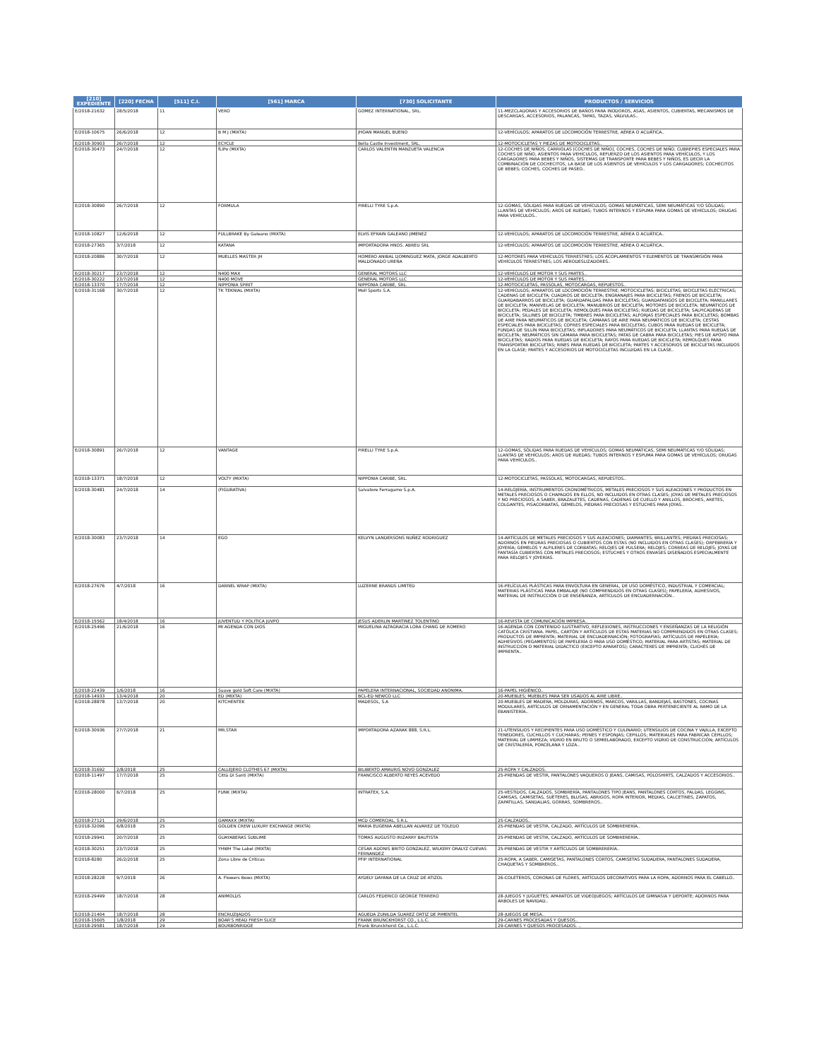| [210] EXPEDIENTE | [220] FECHA | [511] C.I. | [561] MARCA | [730] SOLICITANTE | PRODUCTOS / SERVICIOS |
| --- | --- | --- | --- | --- | --- |
| E/2018-21632 | 28/5/2018 | 11 | VERO | GOMEZ INTERNATIONAL, SRL. | 11-MEZCLADORAS Y ACCESORIOS DE BAÑOS PARA INODOROS, ASAS, ASIENTOS, CUBIERTAS, MECANISMOS DE DESCARGAS, ACCESORIOS, PALANCAS, TAPAS, TAZAS, VÁLVULAS.. |
| E/2018-10675 | 26/6/2018 | 12 | B M J (MIXTA) | JHOAN MANUEL BUENO | 12-VEHÍCULOS; APARATOS DE LOCOMOCIÓN TERRESTRE, AÉREA O ACUÁTICA.. |
| E/2018-30903 | 26/7/2018 | 12 | ECYCLE | Bella Castle Investment, SRL. | 12-MOTOCICLETAS Y PIEZAS DE MOTOCICLETAS.. |
| E/2018-30473 | 24/7/2018 | 12 | fLiPo (MIXTA) | CARLOS VALENTIN MANZUETA VALENCIA | 12-COCHES DE NIÑOS, CARRIOLAS [COCHES DE NIÑO], COCHES, COCHES DE NIÑO, CUBREPIES ESPECIALES PARA COCHES DE NIÑO, ASIENTOS PARA VEHÍCULOS, REFUERZO DE LOS ASIENTOS PARA VEHÍCULOS, Y LOS CARGADORES PARA BEBES Y NIÑOS, SISTEMAS DE TRANSPORTE PARA BEBES Y NIÑOS, ES DECIR LA COMBINACIÓN DE COCHECITOS, LA BASE DE LOS ASIENTOS DE VEHÍCULOS Y LOS CARGADORES; COCHECITOS DE BEBES; COCHES, COCHES DE PASEO.. |
| E/2018-30890 | 26/7/2018 | 12 | FORMULA | PIRELLI TYRE S.p.A. | 12-GOMAS, SÓLIDAS PARA RUEDAS DE VEHÍCULOS; GOMAS NEUMÁTICAS, SEMI NEUMÁTICAS Y/O SÓLIDAS; LLANTAS DE VEHÍCULOS; AROS DE RUEDAS; TUBOS INTERNOS Y ESPUMA PARA GOMAS DE VEHÍCULOS; ORUGAS PARA VEHÍCULOS.. |
| E/2018-10827 | 12/6/2018 | 12 | FULLBRAKE By Galeano (MIXTA) | ELVIS EFRAIN GALEANO JIMENEZ | 12-VEHÍCULOS; APARATOS DE LOCOMOCIÓN TERRESTRE, AÉREA O ACUÁTICA.. |
| E/2018-27365 | 3/7/2018 | 12 | KATANA | IMPORTADORA HNOS. ABREU SRL | 12-VEHÍCULOS; APARATOS DE LOCOMOCIÓN TERRESTRE, AÉREA O ACUÁTICA.. |
| E/2018-20886 | 30/7/2018 | 12 | MUELLES MASTER JH | HOMERO ANIBAL DOMINGUEZ MATA, JORGE ADALBERTO MALDONADO UREÑA | 12-MOTORES PARA VEHÍCULOS TERRESTRES; LOS ACOPLAMIENTOS Y ELEMENTOS DE TRANSMISIÓN PARA VEHÍCULOS TERRESTRES; LOS AERODESLIZADORES.. |
| E/2018-30217 | 23/7/2018 | 12 | N400 MAX | GENERAL MOTORS LLC | 12-VEHÍCULOS DE MOTOR Y SUS PARTES.. |
| E/2018-30222 | 23/7/2018 | 12 | N400 MOVE | GENERAL MOTORS LLC | 12-VEHÍCULOS DE MOTOR Y SUS PARTES.. |
| E/2018-13370 | 17/7/2018 | 12 | NIPPONIA SPIRIT | NIPPONIA CARIBE, SRL. | 12-MOTOCICLETAS, PASSOLAS, MOTOCARGAS, REPUESTOS.. |
| E/2018-31168 | 30/7/2018 | 12 | TK TEKNIAL (MIXTA) | Moll Sports S.A. | 12-VEHÍCULOS; APARATOS DE LOCOMOCIÓN TERRESTRE; MOTOCICLETAS; BICICLETAS; BICICLETAS ELÉCTRICAS; CADENAS DE BICICLETA; CUADROS DE BICICLETA; ENGRANAJES PARA BICICLETAS; FRENOS DE BICICLETA; GUARDABARROS DE BICICLETA; GUARDAFALDAS PARA BICICLETAS; GUARDAFANGOS DE BICICLETA; MANILLARES DE BICICLETA; MANIVELAS DE BICICLETA; MANUBRIOS DE BICICLETA; MOTORES DE BICICLETA; NEUMÁTICOS DE BICICLETA; PEDALES DE BICICLETA; REMOLQUES PARA BICICLETAS; RUEDAS DE BICICLETA; SALPICADERAS DE BICICLETA; SILLINES DE BICICLETA; TIMBRES PARA BICICLETAS; ALFORJAS ESPECIALES PARA BICICLETAS; BOMBAS DE AIRE PARA NEUMÁTICOS DE BICICLETA; CÁMARAS DE AIRE PARA NEUMÁTICOS DE BICICLETA; CESTAS ESPECIALES PARA BICICLETAS; COFRES ESPECIALES PARA BICICLETAS; CUBOS PARA RUEDAS DE BICICLETA; FUNDAS DE SILLÍN PARA BICICLETAS; INFLADORES PARA NEUMÁTICOS DE BICICLETA; LLANTAS PARA RUEDAS DE BICICLETA; NEUMÁTICOS SIN CÁMARA PARA BICICLETAS; PATAS DE CABRA PARA BICICLETAS; PIES DE APOYO PARA BICICLETAS; RADIOS PARA RUEDAS DE BICICLETA; RAYOS PARA RUEDAS DE BICICLETA; REMOLQUES PARA TRANSPORTAR BICICLETAS; RINES PARA RUEDAS DE BICICLETA; PARTES Y ACCESORIOS DE BICICLETAS INCLUIDOS EN LA CLASE; PARTES Y ACCESORIOS DE MOTOCICLETAS INCLUIDAS EN LA CLASE.. |
| E/2018-30891 | 26/7/2018 | 12 | VANTAGE | PIRELLI TYRE S.p.A. | 12-GOMAS, SÓLIDAS PARA RUEDAS DE VEHÍCULOS; GOMAS NEUMÁTICAS, SEMI NEUMÁTICAS Y/O SÓLIDAS; LLANTAS DE VEHÍCULOS; AROS DE RUEDAS; TUBOS INTERNOS Y ESPUMA PARA GOMAS DE VEHÍCULOS; ORUGAS PARA VEHÍCULOS.. |
| E/2018-13371 | 18/7/2018 | 12 | VOLTY (MIXTA) | NIPPONIA CARIBE, SRL. | 12-MOTOCICLETAS, PASSOLAS, MOTOCARGAS, REPUESTOS.. |
| E/2018-30481 | 24/7/2018 | 14 | (FIGURATIVA) | Salvatore Ferragamo S.p.A. | 14-RELOJERÍA, INSTRUMENTOS CRONOMÉTRICOS, METALES PRECIOSOS Y SUS ALEACIONES Y PRODUCTOS EN METALES PRECIOSOS O CHAPADOS EN ELLOS, NO INCLUIDOS EN OTRAS CLASES; JOYAS DE METALES PRECIOSOS Y NO PRECIOSOS, A SABER, BRAZALETES, CADENAS, CADENAS DE CUELLO Y ANILLOS, BROCHES, ARETES, COLGANTES, PISACORBATAS, GEMELOS, PIEDRAS PRECIOSAS Y ESTUCHES PARA JOYAS.. |
| E/2018-30083 | 23/7/2018 | 14 | EGO | KELVYN LANDERSONS NUÑEZ RODRIGUEZ | 14-ARTÍCULOS DE METALES PRECIOSOS Y SUS ALEACIONES; DIAMANTES; BRILLANTES; PIEDRAS PRECIOSAS; ADORNOS EN PIEDRAS PRECIOSAS O CUBIERTOS CON ESTAS (NO INCLUIDOS EN OTRAS CLASES); ORFEBRERÍA Y JOYERÍA; GEMELOS Y ALFILERES DE CORBATAS; RELOJES DE PULSERA; RELOJES; CORREAS DE RELOJES; JOYAS DE FANTASÍA CUBIERTAS CON METALES PRECIOSOS; ESTUCHES Y OTROS ENVASES DISEÑADOS ESPECIALMENTE PARA RELOJES Y JOYERÍAS. |
| E/2018-27676 | 4/7/2018 | 16 | DARNEL WRAP (MIXTA) | LUZERNE BRANDS LIMITED | 16-PELÍCULAS PLÁSTICAS PARA ENVOLTURA EN GENERAL, DE USO DOMÉSTICO, INDUSTRIAL Y COMERCIAL; MATERIAS PLÁSTICAS PARA EMBALAJE (NO COMPRENDIDOS EN OTRAS CLASES); PAPELERÍA, ADHESIVOS, MATERIAL DE INSTRUCCIÓN O DE ENSEÑANZA, ARTÍCULOS DE ENCUADERNACIÓN.. |
| E/2018-15562 | 18/4/2018 | 16 | JUVENTUD Y POLITICA JUVPO | JESUS ADERLIN MARTINEZ TOLENTINO | 16-REVISTA DE COMUNICACIÓN IMPRESA.. |
| E/2018-25496 | 21/6/2018 | 16 | MI AGENDA CON DIOS | MIGUELINA ALTAGRACIA LORA CHANG DE ROMERO | 16-AGENDA CON CONTENIDO ILUSTRATIVO, REFLEXIONES, INSTRUCCIONES Y ENSEÑANZAS DE LA RELIGIÓN CATÓLICA CRISTIANA. PAPEL, CARTÓN Y ARTÍCULOS DE ESTAS MATERIAS NO COMPRENDIDOS EN OTRAS CLASES; PRODUCTOS DE IMPRENTA; MATERIAL DE ENCUADERNACIÓN; FOTOGRAFÍAS; ARTÍCULOS DE PAPELERÍA; ADHESIVOS (PEGAMENTOS) DE PAPELERÍA O PARA USO DOMÉSTICO; MATERIAL PARA ARTISTAS; MATERIAL DE INSTRUCCIÓN O MATERIAL DIDÁCTICO (EXCEPTO APARATOS); CARACTERES DE IMPRENTA; CLICHÉS DE IMPRENTA.. |
| E/2018-22439 | 1/6/2018 | 16 | Suave gold Soft Care (MIXTA) | PAPELERA INTERNACIONAL, SOCIEDAD ANONIMA. | 16-PAPEL HIGIÉNICO.. |
| E/2018-14933 | 13/4/2018 | 20 | ED (MIXTA) | BCL-ED NEWCO LLC | 20-MUEBLES; MUEBLES PARA SER USADOS AL AIRE LIBRE.. |
| E/2018-28878 | 13/7/2018 | 20 | KITCHENTEK | MADESOL, S.A | 20-MUEBLES DE MADERA, MOLDURAS, ADORNOS, MARCOS, VARILLAS, BANDEJAS, BASTONES, COCINAS MODULARES, ARTÍCULOS DE ORNAMENTACIÓN Y EN GENERAL TODA OBRA PERTENECIENTE AL RAMO DE LA EBANISTERÍA.. |
| E/2018-30936 | 27/7/2018 | 21 | MR.STAR | IMPORTADORA AZARAK 888, S.R.L. | 21-UTENSILIOS Y RECIPIENTES PARA USO DOMÉSTICO Y CULINARIO; UTENSILIOS DE COCINA Y VAJILLA, EXCEPTO TENEDORES, CUCHILLOS Y CUCHARAS; PEINES Y ESPONJAS; CEPILLOS; MATERIALES PARA FABRICAR CEPILLOS; MATERIAL DE LIMPIEZA; VIDRIO EN BRUTO O SEMIELABORADO, EXCEPTO VIDRIO DE CONSTRUCCIÓN; ARTÍCULOS DE CRISTALERÍA, PORCELANA Y LOZA.. |
| E/2018-31692 | 2/8/2018 | 25 | CALLEJERO CLOTHES 67 (MIXTA) | BILIBERTO AMAURIS NOVO GONZALEZ | 25-ROPA Y CALZADOS. |
| E/2018-11497 | 17/7/2018 | 25 | Città Di Santi (MIXTA) | FRANCISCO ALBERTO REYES ACEVEDO | 25-PRENDAS DE VESTIR, PANTALONES VAQUEROS O JEANS, CAMISAS, POLOSHIRTS, CALZADOS Y ACCESORIOS.. |
| E/2018-28000 | 6/7/2018 | 25 | FUNK (MIXTA) | INTRATEX, S.A. | 25-VESTIDOS, CALZADOS, SOMBRERÍA, PANTALONES TIPO JEANS, PANTALONES CORTOS, FALDAS, LEGGINS, CAMISAS, CAMISETAS, SUÉTERES, BLUSAS, ABRIGOS, ROPA INTERIOR, MEDIAS, CALCETINES, ZAPATOS, ZAPATILLAS, SANDALIAS, GORRAS, SOMBREROS.. |
| E/2018-27121 | 29/6/2018 | 25 | GAMAXX (MIXTA) | MCD COMERCIAL, S.R.L. | 25-CALZADOS.. |
| E/2018-32096 | 6/8/2018 | 25 | GOLDEN CREW LUXURY EXCHANGE (MIXTA) | MARIA EUGENIA ABELLAN ALVAREZ DE TOLEDO | 25-PRENDAS DE VESTIR, CALZADO, ARTÍCULOS DE SOMBRERERÍA.. |
| E/2018-29941 | 20/7/2018 | 25 | GUAYABERAS SUBLIME | TOMAS AUGUSTO IRIZARRY BAUTISTA | 25-PRENDAS DE VESTIR, CALZADO, ARTÍCULOS DE SOMBRERERÍA.. |
| E/2018-30251 | 23/7/2018 | 25 | YHWH The Label (MIXTA) | CESAR ADONIS BRITO GONZALEZ, WILKERY ORALYZ CUEVAS FERNANDEZ | 25-PRENDAS DE VESTIR Y ARTÍCULOS DE SOMBRERERÍA.. |
| E/2018-8280 | 26/2/2018 | 25 | Zona Libre de Críticas | PFIP INTERNATIONAL | 25-ROPA, A SABER, CAMISETAS, PANTALONES CORTOS, CAMISETAS SUDADERA, PANTALONES SUDADERA, CHAQUETAS Y SOMBREROS.. |
| E/2018-28228 | 9/7/2018 | 26 | A. Flowers Bows (MIXTA) | AYDELY DAYANA DE LA CRUZ DE ATIZOL | 26-COLETEROS, CORONAS DE FLORES, ARTÍCULOS DECORATIVOS PARA LA ROPA, ADORNOS PARA EL CABELLO.. |
| E/2018-29499 | 18/7/2018 | 28 | ANIMOLDS | CARLOS FEDERICO GEORGE TERRERO | 28-JUEGOS Y JUGUETES; APARATOS DE VIDEOJUEGOS; ARTÍCULOS DE GIMNASIA Y DEPORTE; ADORNOS PARA ÁRBOLES DE NAVIDAD.. |
| E/2018-21404 | 18/7/2018 | 28 | ENCRUZIJADOS | AGUEDA ZUNILDA SUAREZ ORTIZ DE PIMENTEL | 28-JUEGOS DE MESA.. |
| E/2018-15605 | 1/8/2018 | 29 | BOAR'S HEAD FRESH SLICE | FRANK BRUNCKHORST CO., L.L.C. | 29-CARNES PROCESADAS Y QUESOS.. |
| E/2018-29581 | 18/7/2018 | 29 | BOURBONRIDGE | Frank Brunckhorst Co., L.L.C. | 29-CARNES Y QUESOS PROCESADOS. .. |